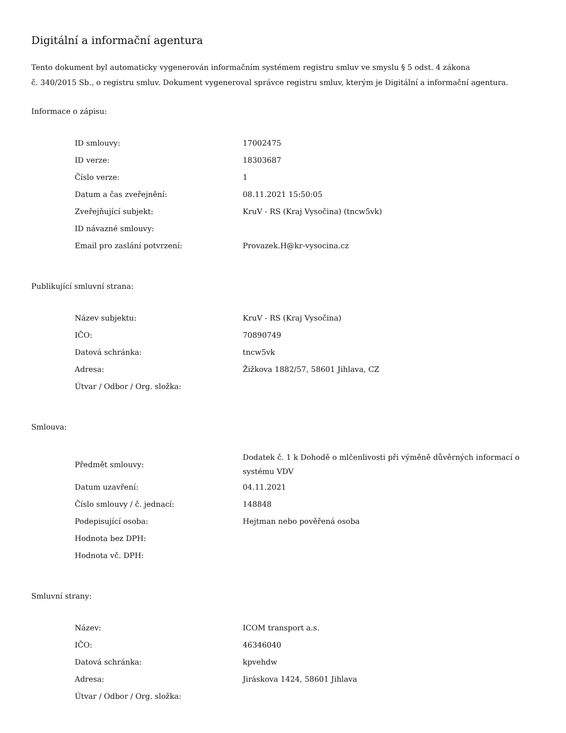Digitální a informační agentura
Tento dokument byl automaticky vygenerován informačním systémem registru smluv ve smyslu § 5 odst. 4 zákona
č. 340/2015 Sb., o registru smluv. Dokument vygeneroval správce registru smluv, kterým je Digitální a informační agentura.
Informace o zápisu:
| ID smlouvy: | 17002475 |
| ID verze: | 18303687 |
| Číslo verze: | 1 |
| Datum a čas zveřejnění: | 08.11.2021 15:50:05 |
| Zveřejňující subjekt: | KruV - RS (Kraj Vysočina) (tncw5vk) |
| ID návazné smlouvy: | |
| Email pro zaslání potvrzení: | Provazek.H@kr-vysocina.cz |
Publikující smluvní strana:
| Název subjektu: | KruV - RS (Kraj Vysočina) |
| IČO: | 70890749 |
| Datová schránka: | tncw5vk |
| Adresa: | Žižkova 1882/57, 58601 Jihlava, CZ |
| Útvar / Odbor / Org. složka: | |
Smlouva:
| Předmět smlouvy: | Dodatek č. 1 k Dohodě o mlčenlivosti při výměně důvěrných informací o systému VDV |
| Datum uzavření: | 04.11.2021 |
| Číslo smlouvy / č. jednací: | 148848 |
| Podepisující osoba: | Hejtman nebo pověřená osoba |
| Hodnota bez DPH: | |
| Hodnota vč. DPH: | |
Smluvní strany:
| Název: | ICOM transport a.s. |
| IČO: | 46346040 |
| Datová schránka: | kpvehdw |
| Adresa: | Jiráskova 1424, 58601 Jihlava |
| Útvar / Odbor / Org. složka: | |